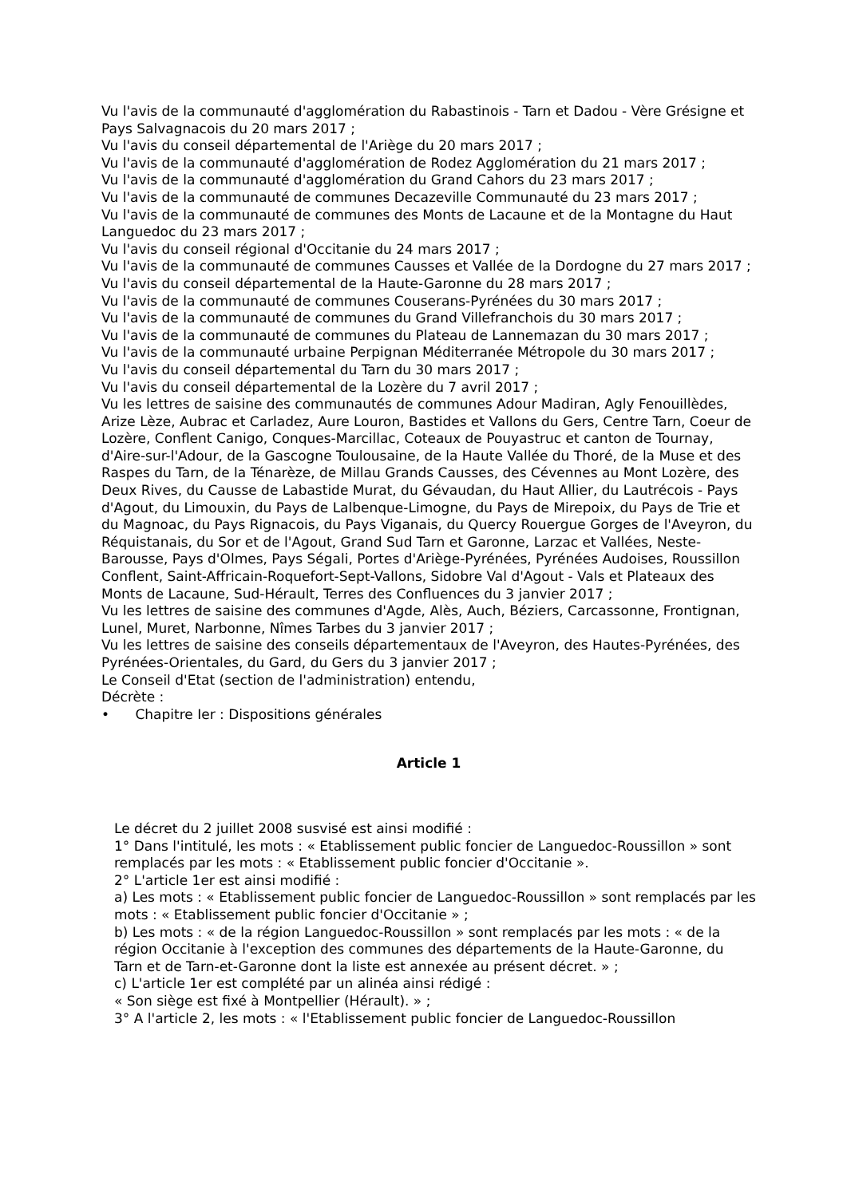Vu l'avis de la communauté d'agglomération du Rabastinois - Tarn et Dadou - Vère Grésigne et Pays Salvagnacois du 20 mars 2017 ;
Vu l'avis du conseil départemental de l'Ariège du 20 mars 2017 ;
Vu l'avis de la communauté d'agglomération de Rodez Agglomération du 21 mars 2017 ;
Vu l'avis de la communauté d'agglomération du Grand Cahors du 23 mars 2017 ;
Vu l'avis de la communauté de communes Decazeville Communauté du 23 mars 2017 ;
Vu l'avis de la communauté de communes des Monts de Lacaune et de la Montagne du Haut Languedoc du 23 mars 2017 ;
Vu l'avis du conseil régional d'Occitanie du 24 mars 2017 ;
Vu l'avis de la communauté de communes Causses et Vallée de la Dordogne du 27 mars 2017 ;
Vu l'avis du conseil départemental de la Haute-Garonne du 28 mars 2017 ;
Vu l'avis de la communauté de communes Couserans-Pyrénées du 30 mars 2017 ;
Vu l'avis de la communauté de communes du Grand Villefranchois du 30 mars 2017 ;
Vu l'avis de la communauté de communes du Plateau de Lannemazan du 30 mars 2017 ;
Vu l'avis de la communauté urbaine Perpignan Méditerranée Métropole du 30 mars 2017 ;
Vu l'avis du conseil départemental du Tarn du 30 mars 2017 ;
Vu l'avis du conseil départemental de la Lozère du 7 avril 2017 ;
Vu les lettres de saisine des communautés de communes Adour Madiran, Agly Fenouillèdes, Arize Lèze, Aubrac et Carladez, Aure Louron, Bastides et Vallons du Gers, Centre Tarn, Coeur de Lozère, Conflent Canigo, Conques-Marcillac, Coteaux de Pouyastruc et canton de Tournay, d'Aire-sur-l'Adour, de la Gascogne Toulousaine, de la Haute Vallée du Thoré, de la Muse et des Raspes du Tarn, de la Ténarèze, de Millau Grands Causses, des Cévennes au Mont Lozère, des Deux Rives, du Causse de Labastide Murat, du Gévaudan, du Haut Allier, du Lautrécois - Pays d'Agout, du Limouxin, du Pays de Lalbenque-Limogne, du Pays de Mirepoix, du Pays de Trie et du Magnoac, du Pays Rignacois, du Pays Viganais, du Quercy Rouergue Gorges de l'Aveyron, du Réquistanais, du Sor et de l'Agout, Grand Sud Tarn et Garonne, Larzac et Vallées, Neste-Barousse, Pays d'Olmes, Pays Ségali, Portes d'Ariège-Pyrénées, Pyrénées Audoises, Roussillon Conflent, Saint-Affricain-Roquefort-Sept-Vallons, Sidobre Val d'Agout - Vals et Plateaux des Monts de Lacaune, Sud-Hérault, Terres des Confluences du 3 janvier 2017 ;
Vu les lettres de saisine des communes d'Agde, Alès, Auch, Béziers, Carcassonne, Frontignan, Lunel, Muret, Narbonne, Nîmes Tarbes du 3 janvier 2017 ;
Vu les lettres de saisine des conseils départementaux de l'Aveyron, des Hautes-Pyrénées, des Pyrénées-Orientales, du Gard, du Gers du 3 janvier 2017 ;
Le Conseil d'Etat (section de l'administration) entendu,
Décrète :
• Chapitre Ier : Dispositions générales
Article 1
Le décret du 2 juillet 2008 susvisé est ainsi modifié :
1° Dans l'intitulé, les mots : « Etablissement public foncier de Languedoc-Roussillon » sont remplacés par les mots : « Etablissement public foncier d'Occitanie ».
2° L'article 1er est ainsi modifié :
a) Les mots : « Etablissement public foncier de Languedoc-Roussillon » sont remplacés par les mots : « Etablissement public foncier d'Occitanie » ;
b) Les mots : « de la région Languedoc-Roussillon » sont remplacés par les mots : « de la région Occitanie à l'exception des communes des départements de la Haute-Garonne, du Tarn et de Tarn-et-Garonne dont la liste est annexée au présent décret. » ;
c) L'article 1er est complété par un alinéa ainsi rédigé :
« Son siège est fixé à Montpellier (Hérault). » ;
3° A l'article 2, les mots : « l'Etablissement public foncier de Languedoc-Roussillon